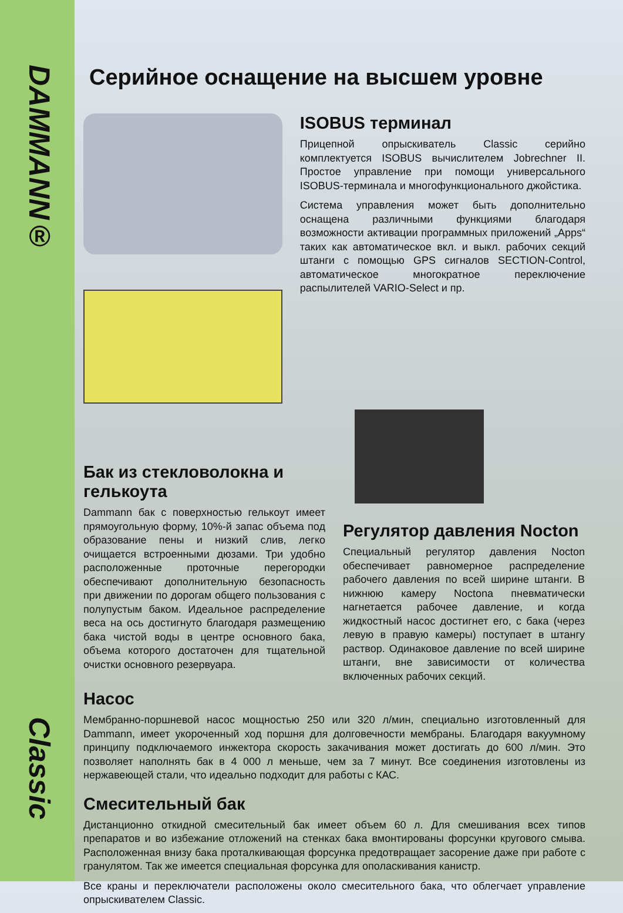DAMMANN®
Classic
Серийное оснащение на высшем уровне
ISOBUS терминал
Прицепной опрыскиватель Classic серийно комплектуется ISOBUS вычислителем Jobrechner II. Простое управление при помощи универсального ISOBUS-терминала и многофункционального джойстика.
Система управления может быть дополнительно оснащена различными функциями благодаря возможности активации программных приложений „Apps“ таких как автоматическое вкл. и выкл. рабочих секций штанги с помощью GPS сигналов SECTION-Control, автоматическое многократное переключение распылителей VARIO-Select и пр.
Бак из стекловолокна и гелькоута
Dammann бак с поверхностью гелькоут имеет прямоугольную форму, 10%-й запас объема под образование пены и низкий слив, легко очищается встроенными дюзами. Три удобно расположенные проточные перегородки обеспечивают дополнительную безопасность при движении по дорогам общего пользования с полупустым баком. Идеальное распределение веса на ось достигнуто благодаря размещению бака чистой воды в центре основного бака, объема которого достаточен для тщательной очистки основного резервуара.
Регулятор давления Nocton
Специальный регулятор давления Nocton обеспечивает равномерное распределение рабочего давления по всей ширине штанги. В нижнюю камеру Noctona пневматически нагнетается рабочее давление, и когда жидкостный насос достигнет его, с бака (через левую в правую камеры) поступает в штангу раствор. Одинаковое давление по всей ширине штанги, вне зависимости от количества включенных рабочих секций.
Насос
Мембранно-поршневой насос мощностью 250 или 320 л/мин, специально изготовленный для Dammann, имеет укороченный ход поршня для долговечности мембраны. Благодаря вакуумному принципу подключаемого инжектора скорость закачивания может достигать до 600 л/мин. Это позволяет наполнять бак в 4 000 л меньше, чем за 7 минут. Все соединения изготовлены из нержавеющей стали, что идеально подходит для работы с КАС.
Смесительный бак
Дистанционно откидной смесительный бак имеет объем 60 л. Для смешивания всех типов препаратов и во избежание отложений на стенках бака вмонтированы форсунки кругового смыва. Расположенная внизу бака проталкивающая форсунка предотвращает засорение даже при работе с гранулятом. Так же имеется специальная форсунка для ополаскивания канистр.
Все краны и переключатели расположены около смесительного бака, что облегчает управление опрыскивателем Classic.